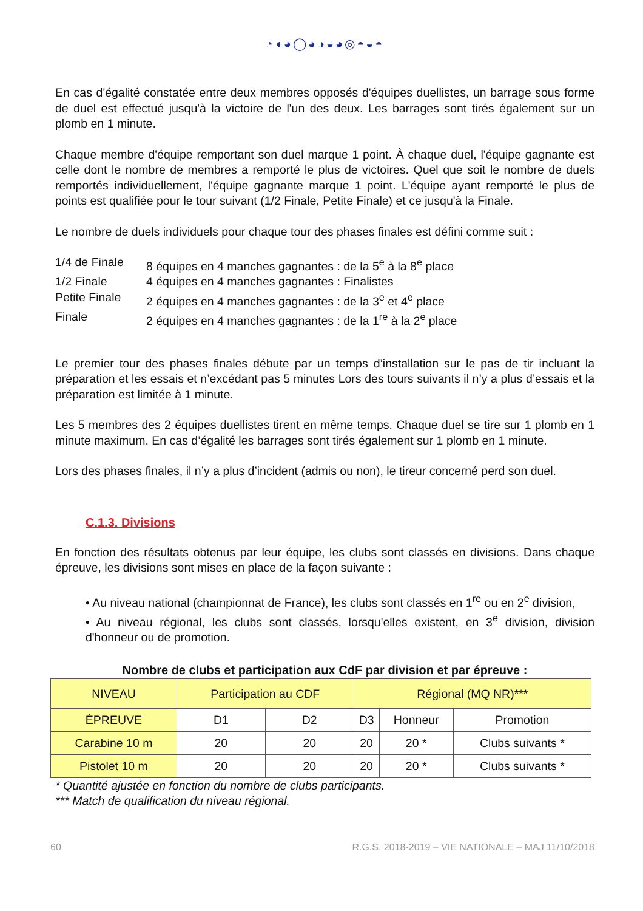◔◖◕◯◕◑◒◕◎◓◒◓
En cas d'égalité constatée entre deux membres opposés d'équipes duellistes, un barrage sous forme de duel est effectué jusqu'à la victoire de l'un des deux. Les barrages sont tirés également sur un plomb en 1 minute.
Chaque membre d'équipe remportant son duel marque 1 point. À chaque duel, l'équipe gagnante est celle dont le nombre de membres a remporté le plus de victoires. Quel que soit le nombre de duels remportés individuellement, l'équipe gagnante marque 1 point. L'équipe ayant remporté le plus de points est qualifiée pour le tour suivant (1/2 Finale, Petite Finale) et ce jusqu'à la Finale.
Le nombre de duels individuels pour chaque tour des phases finales est défini comme suit :
1/4 de Finale
8 équipes en 4 manches gagnantes : de la 5<sup>e</sup> à la 8<sup>e</sup> place
1/2 Finale
4 équipes en 4 manches gagnantes : Finalistes
Petite Finale
2 équipes en 4 manches gagnantes : de la 3<sup>e</sup> et 4<sup>e</sup> place
Finale
2 équipes en 4 manches gagnantes : de la 1<sup>re</sup> à la 2<sup>e</sup> place
Le premier tour des phases finales débute par un temps d’installation sur le pas de tir incluant la préparation et les essais et n’excédant pas 5 minutes Lors des tours suivants il n’y a plus d’essais et la préparation est limitée à 1 minute.
Les 5 membres des 2 équipes duellistes tirent en même temps. Chaque duel se tire sur 1 plomb en 1 minute maximum. En cas d’égalité les barrages sont tirés également sur 1 plomb en 1 minute.
Lors des phases finales, il n’y a plus d’incident (admis ou non), le tireur concerné perd son duel.
C.1.3. Divisions
En fonction des résultats obtenus par leur équipe, les clubs sont classés en divisions. Dans chaque épreuve, les divisions sont mises en place de la façon suivante :
• Au niveau national (championnat de France), les clubs sont classés en 1<sup>re</sup> ou en 2<sup>e</sup> division,
• Au niveau régional, les clubs sont classés, lorsqu'elles existent, en 3<sup>e</sup> division, division d'honneur ou de promotion.
Nombre de clubs et participation aux CdF par division et par épreuve :
| NIVEAU | Participation au CDF | | Régional (MQ NR)*** | | |
| ÉPREUVE | D1 | D2 | D3 | Honneur | Promotion |
| Carabine 10 m | 20 | 20 | 20 | 20 * | Clubs suivants * |
| Pistolet 10 m | 20 | 20 | 20 | 20 * | Clubs suivants * |
* Quantité ajustée en fonction du nombre de clubs participants.
*** Match de qualification du niveau régional.
60 R.G.S. 2018-2019 – VIE NATIONALE – MAJ 11/10/2018